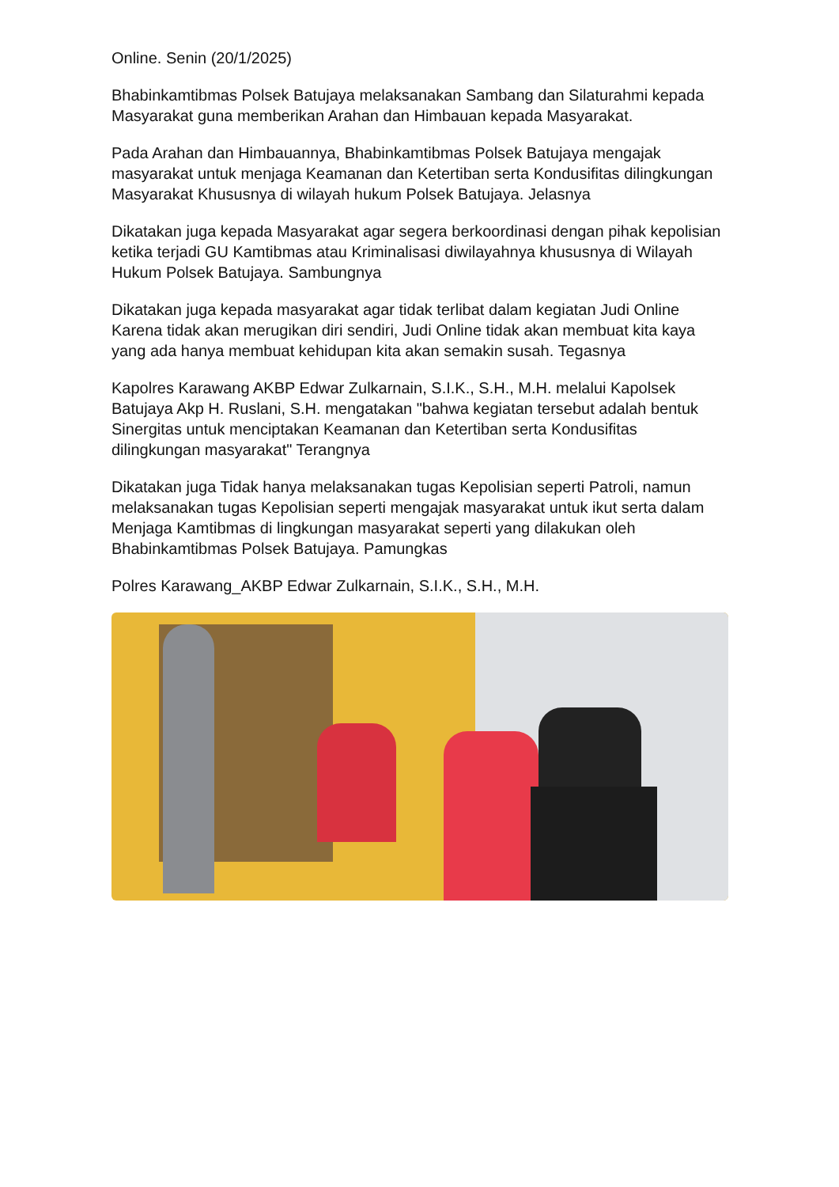Online. Senin (20/1/2025)
Bhabinkamtibmas Polsek Batujaya melaksanakan Sambang dan Silaturahmi kepada Masyarakat guna memberikan Arahan dan Himbauan kepada Masyarakat.
Pada Arahan dan Himbauannya, Bhabinkamtibmas Polsek Batujaya mengajak masyarakat untuk menjaga Keamanan dan Ketertiban serta Kondusifitas dilingkungan Masyarakat Khususnya di wilayah hukum Polsek Batujaya. Jelasnya
Dikatakan juga kepada Masyarakat agar segera berkoordinasi dengan pihak kepolisian ketika terjadi GU Kamtibmas atau Kriminalisasi diwilayahnya khususnya di Wilayah Hukum Polsek Batujaya. Sambungnya
Dikatakan juga kepada masyarakat agar tidak terlibat dalam kegiatan Judi Online Karena tidak akan merugikan diri sendiri, Judi Online tidak akan membuat kita kaya yang ada hanya membuat kehidupan kita akan semakin susah. Tegasnya
Kapolres Karawang AKBP Edwar Zulkarnain, S.I.K., S.H., M.H. melalui Kapolsek Batujaya Akp H. Ruslani, S.H. mengatakan "bahwa kegiatan tersebut adalah bentuk Sinergitas untuk menciptakan Keamanan dan Ketertiban serta Kondusifitas dilingkungan masyarakat" Terangnya
Dikatakan juga Tidak hanya melaksanakan tugas Kepolisian seperti Patroli, namun melaksanakan tugas Kepolisian seperti mengajak masyarakat untuk ikut serta dalam Menjaga Kamtibmas di lingkungan masyarakat seperti yang dilakukan oleh Bhabinkamtibmas Polsek Batujaya. Pamungkas
Polres Karawang_AKBP Edwar Zulkarnain, S.I.K., S.H., M.H.